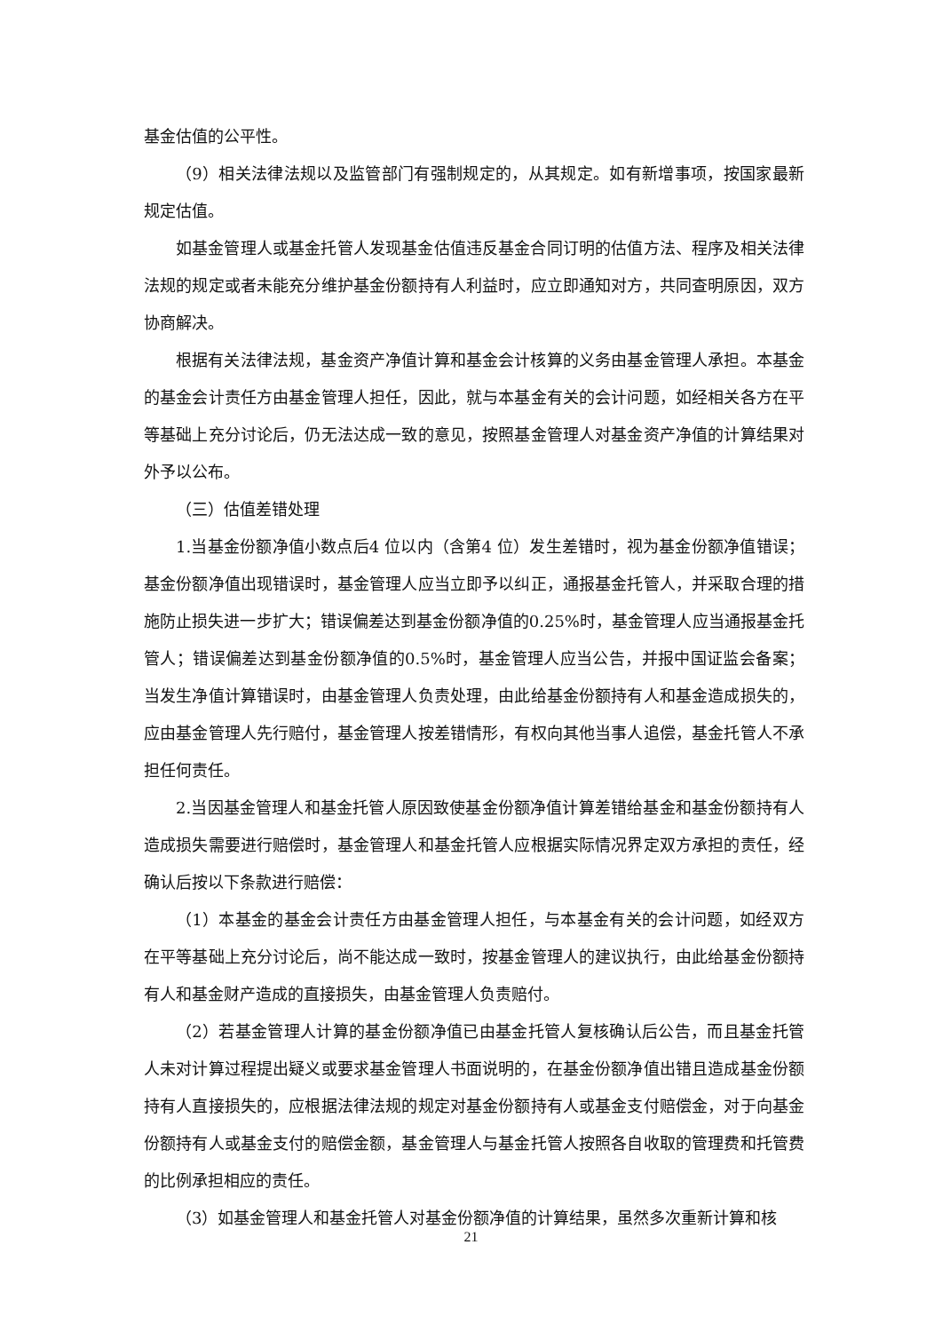基金估值的公平性。
（9）相关法律法规以及监管部门有强制规定的，从其规定。如有新增事项，按国家最新规定估值。
如基金管理人或基金托管人发现基金估值违反基金合同订明的估值方法、程序及相关法律法规的规定或者未能充分维护基金份额持有人利益时，应立即通知对方，共同查明原因，双方协商解决。
根据有关法律法规，基金资产净值计算和基金会计核算的义务由基金管理人承担。本基金的基金会计责任方由基金管理人担任，因此，就与本基金有关的会计问题，如经相关各方在平等基础上充分讨论后，仍无法达成一致的意见，按照基金管理人对基金资产净值的计算结果对外予以公布。
（三）估值差错处理
1.当基金份额净值小数点后4 位以内（含第4 位）发生差错时，视为基金份额净值错误；基金份额净值出现错误时，基金管理人应当立即予以纠正，通报基金托管人，并采取合理的措施防止损失进一步扩大；错误偏差达到基金份额净值的0.25%时，基金管理人应当通报基金托管人；错误偏差达到基金份额净值的0.5%时，基金管理人应当公告，并报中国证监会备案；当发生净值计算错误时，由基金管理人负责处理，由此给基金份额持有人和基金造成损失的，应由基金管理人先行赔付，基金管理人按差错情形，有权向其他当事人追偿，基金托管人不承担任何责任。
2.当因基金管理人和基金托管人原因致使基金份额净值计算差错给基金和基金份额持有人造成损失需要进行赔偿时，基金管理人和基金托管人应根据实际情况界定双方承担的责任，经确认后按以下条款进行赔偿：
（1）本基金的基金会计责任方由基金管理人担任，与本基金有关的会计问题，如经双方在平等基础上充分讨论后，尚不能达成一致时，按基金管理人的建议执行，由此给基金份额持有人和基金财产造成的直接损失，由基金管理人负责赔付。
（2）若基金管理人计算的基金份额净值已由基金托管人复核确认后公告，而且基金托管人未对计算过程提出疑义或要求基金管理人书面说明的，在基金份额净值出错且造成基金份额持有人直接损失的，应根据法律法规的规定对基金份额持有人或基金支付赔偿金，对于向基金份额持有人或基金支付的赔偿金额，基金管理人与基金托管人按照各自收取的管理费和托管费的比例承担相应的责任。
（3）如基金管理人和基金托管人对基金份额净值的计算结果，虽然多次重新计算和核
21